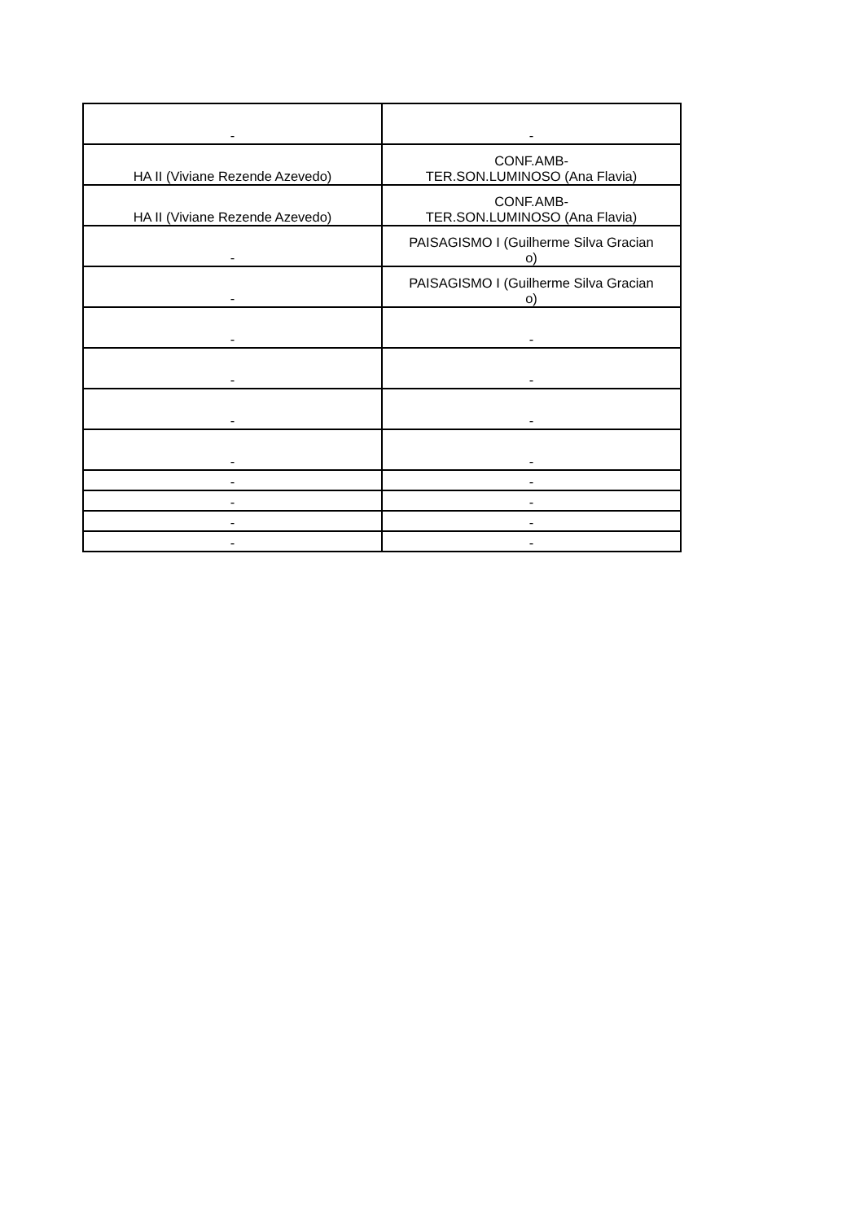| - | - |
| HA II (Viviane Rezende Azevedo) | CONF.AMB- TER.SON.LUMINOSO (Ana Flavia) |
| HA II (Viviane Rezende Azevedo) | CONF.AMB- TER.SON.LUMINOSO (Ana Flavia) |
| - | PAISAGISMO I (Guilherme Silva Gracian o) |
| - | PAISAGISMO I (Guilherme Silva Gracian o) |
| - | - |
| - | - |
| - | - |
| - | - |
| - | - |
| - | - |
| - | - |
| - | - |